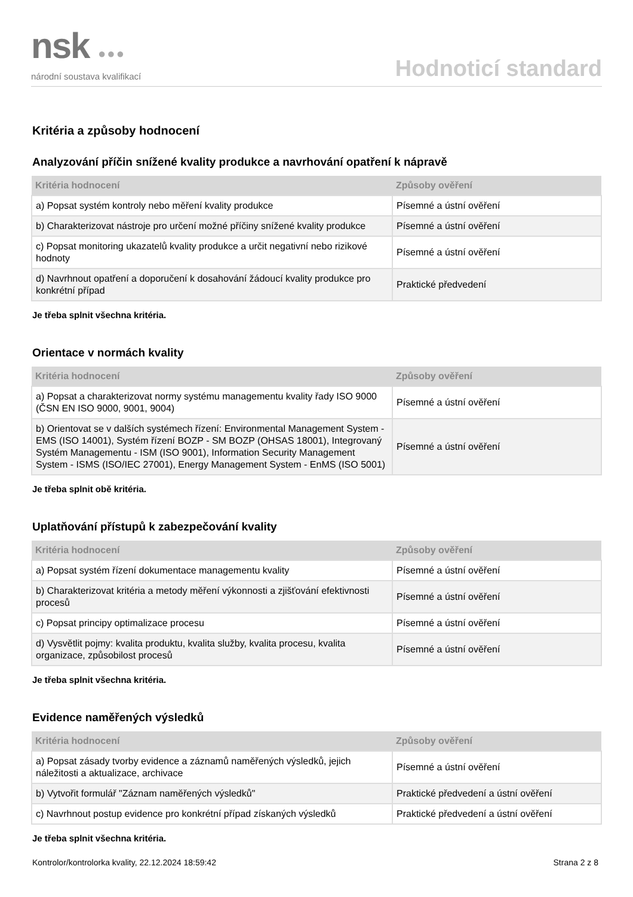nsk ●●●
národní soustava kvalifikací
Hodnoticí standard
Kritéria a způsoby hodnocení
Analyzování příčin snížené kvality produkce a navrhování opatření k nápravě
| Kritéria hodnocení | Způsoby ověření |
| --- | --- |
| a) Popsat systém kontroly nebo měření kvality produkce | Písemné a ústní ověření |
| b) Charakterizovat nástroje pro určení možné příčiny snížené kvality produkce | Písemné a ústní ověření |
| c) Popsat monitoring ukazatelů kvality produkce a určit negativní nebo rizikové hodnoty | Písemné a ústní ověření |
| d) Navrhnout opatření a doporučení k dosahování žádoucí kvality produkce pro konkrétní případ | Praktické předvedení |
Je třeba splnit všechna kritéria.
Orientace v normách kvality
| Kritéria hodnocení | Způsoby ověření |
| --- | --- |
| a) Popsat a charakterizovat normy systému managementu kvality řady ISO 9000 (ČSN EN ISO 9000, 9001, 9004) | Písemné a ústní ověření |
| b) Orientovat se v dalších systémech řízení: Environmental Management System - EMS (ISO 14001), Systém řízení BOZP - SM BOZP (OHSAS 18001), Integrovaný Systém Managementu - ISM (ISO 9001), Information Security Management System - ISMS (ISO/IEC 27001), Energy Management System - EnMS (ISO 5001) | Písemné a ústní ověření |
Je třeba splnit obě kritéria.
Uplatňování přístupů k zabezpečování kvality
| Kritéria hodnocení | Způsoby ověření |
| --- | --- |
| a) Popsat systém řízení dokumentace managementu kvality | Písemné a ústní ověření |
| b) Charakterizovat kritéria a metody měření výkonnosti a zjišťování efektivnosti procesů | Písemné a ústní ověření |
| c) Popsat principy optimalizace procesu | Písemné a ústní ověření |
| d) Vysvětlit pojmy: kvalita produktu, kvalita služby, kvalita procesu, kvalita organizace, způsobilost procesů | Písemné a ústní ověření |
Je třeba splnit všechna kritéria.
Evidence naměřených výsledků
| Kritéria hodnocení | Způsoby ověření |
| --- | --- |
| a) Popsat zásady tvorby evidence a záznamů naměřených výsledků, jejich náležitosti a aktualizace, archivace | Písemné a ústní ověření |
| b) Vytvořit formulář "Záznam naměřených výsledků" | Praktické předvedení a ústní ověření |
| c) Navrhnout postup evidence pro konkrétní případ získaných výsledků | Praktické předvedení a ústní ověření |
Je třeba splnit všechna kritéria.
Kontrolor/kontrolorka kvality, 22.12.2024 18:59:42 Strana 2 z 8